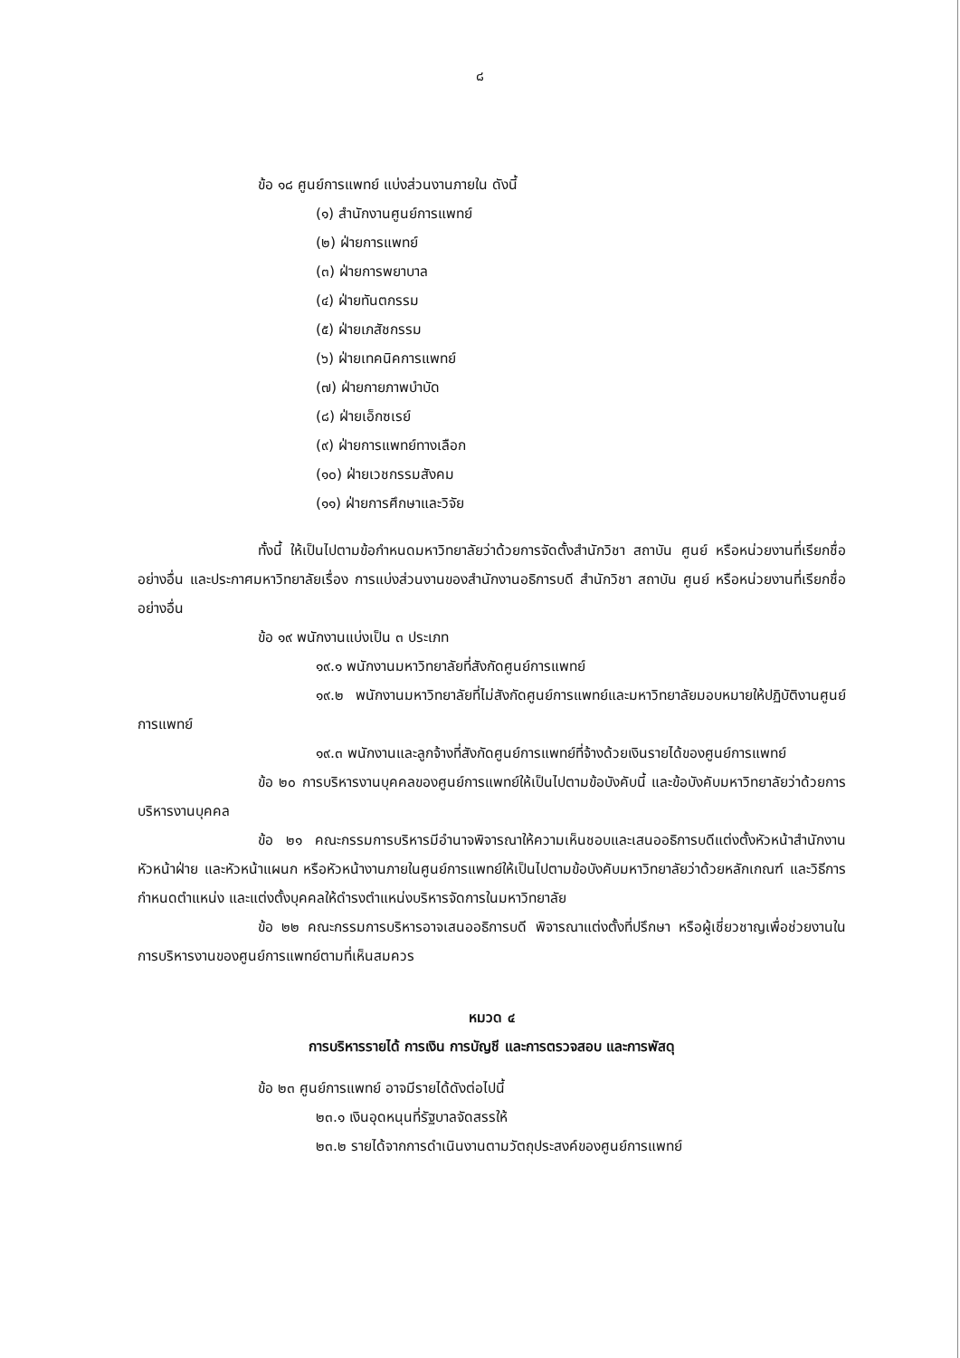๘
ข้อ ๑๘ ศูนย์การแพทย์ แบ่งส่วนงานภายใน ดังนี้
(๑) สำนักงานศูนย์การแพทย์
(๒) ฝ่ายการแพทย์
(๓) ฝ่ายการพยาบาล
(๔) ฝ่ายทันตกรรม
(๕) ฝ่ายเภสัชกรรม
(๖) ฝ่ายเทคนิคการแพทย์
(๗) ฝ่ายกายภาพบำบัด
(๘) ฝ่ายเอ็กซเรย์
(๙) ฝ่ายการแพทย์ทางเลือก
(๑๐) ฝ่ายเวชกรรมสังคม
(๑๑) ฝ่ายการศึกษาและวิจัย
ทั้งนี้ ให้เป็นไปตามข้อกำหนดมหาวิทยาลัยว่าด้วยการจัดตั้งสำนักวิชา สถาบัน ศูนย์ หรือหน่วยงานที่เรียกชื่ออย่างอื่น และประกาศมหาวิทยาลัยเรื่อง การแบ่งส่วนงานของสำนักงานอธิการบดี สำนักวิชา สถาบัน ศูนย์ หรือหน่วยงานที่เรียกชื่ออย่างอื่น
ข้อ ๑๙ พนักงานแบ่งเป็น ๓ ประเภท
๑๙.๑ พนักงานมหาวิทยาลัยที่สังกัดศูนย์การแพทย์
๑๙.๒ พนักงานมหาวิทยาลัยที่ไม่สังกัดศูนย์การแพทย์และมหาวิทยาลัยมอบหมายให้ปฏิบัติงานศูนย์การแพทย์
๑๙.๓ พนักงานและลูกจ้างที่สังกัดศูนย์การแพทย์ที่จ้างด้วยเงินรายได้ของศูนย์การแพทย์
ข้อ ๒๐ การบริหารงานบุคคลของศูนย์การแพทย์ให้เป็นไปตามข้อบังคับนี้ และข้อบังคับมหาวิทยาลัยว่าด้วยการบริหารงานบุคคล
ข้อ ๒๑ คณะกรรมการบริหารมีอำนาจพิจารณาให้ความเห็นชอบและเสนออธิการบดีแต่งตั้งหัวหน้าสำนักงาน หัวหน้าฝ่าย และหัวหน้าแผนก หรือหัวหน้างานภายในศูนย์การแพทย์ให้เป็นไปตามข้อบังคับมหาวิทยาลัยว่าด้วยหลักเกณฑ์ และวิธีการกำหนดตำแหน่ง และแต่งตั้งบุคคลให้ดำรงตำแหน่งบริหารจัดการในมหาวิทยาลัย
ข้อ ๒๒ คณะกรรมการบริหารอาจเสนออธิการบดี พิจารณาแต่งตั้งที่ปรึกษา หรือผู้เชี่ยวชาญเพื่อช่วยงานในการบริหารงานของศูนย์การแพทย์ตามที่เห็นสมควร
หมวด ๔
การบริหารรายได้ การเงิน การบัญชี และการตรวจสอบ และการพัสดุ
ข้อ ๒๓ ศูนย์การแพทย์ อาจมีรายได้ดังต่อไปนี้
๒๓.๑ เงินอุดหนุนที่รัฐบาลจัดสรรให้
๒๓.๒ รายได้จากการดำเนินงานตามวัตถุประสงค์ของศูนย์การแพทย์